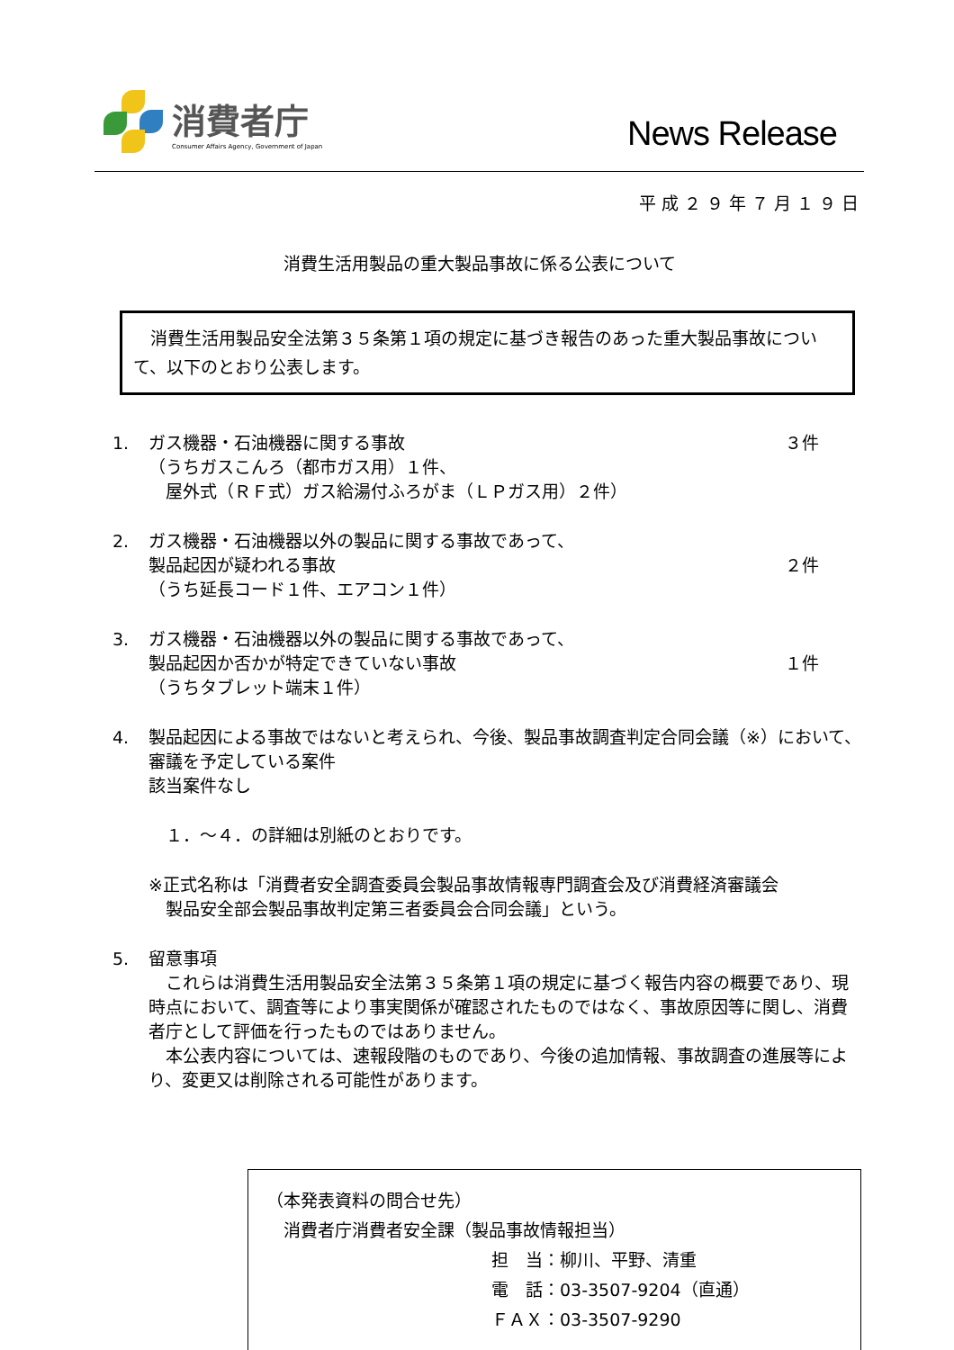消費者庁
Consumer Affairs Agency, Government of Japan
News Release
平成２９年７月１９日
消費生活用製品の重大製品事故に係る公表について
　消費生活用製品安全法第３５条第１項の規定に基づき報告のあった重大製品事故について、以下のとおり公表します。
1. ガス機器・石油機器に関する事故 ３件
（うちガスこんろ（都市ガス用）１件、
　屋外式（ＲＦ式）ガス給湯付ふろがま（ＬＰガス用）２件）
2. ガス機器・石油機器以外の製品に関する事故であって、
製品起因が疑われる事故 ２件
（うち延長コード１件、エアコン１件）
3. ガス機器・石油機器以外の製品に関する事故であって、
製品起因か否かが特定できていない事故 １件
（うちタブレット端末１件）
4. 製品起因による事故ではないと考えられ、今後、製品事故調査判定合同会議（※）において、審議を予定している案件
該当案件なし
　１．～４．の詳細は別紙のとおりです。
※正式名称は「消費者安全調査委員会製品事故情報専門調査会及び消費経済審議会
　製品安全部会製品事故判定第三者委員会合同会議」という。
5. 留意事項
　これらは消費生活用製品安全法第３５条第１項の規定に基づく報告内容の概要であり、現時点において、調査等により事実関係が確認されたものではなく、事故原因等に関し、消費者庁として評価を行ったものではありません。
　本公表内容については、速報段階のものであり、今後の追加情報、事故調査の進展等により、変更又は削除される可能性があります。
（本発表資料の問合せ先）
　消費者庁消費者安全課（製品事故情報担当）
担　当：柳川、平野、清重
電　話：03-3507-9204（直通）
ＦＡＸ：03-3507-9290